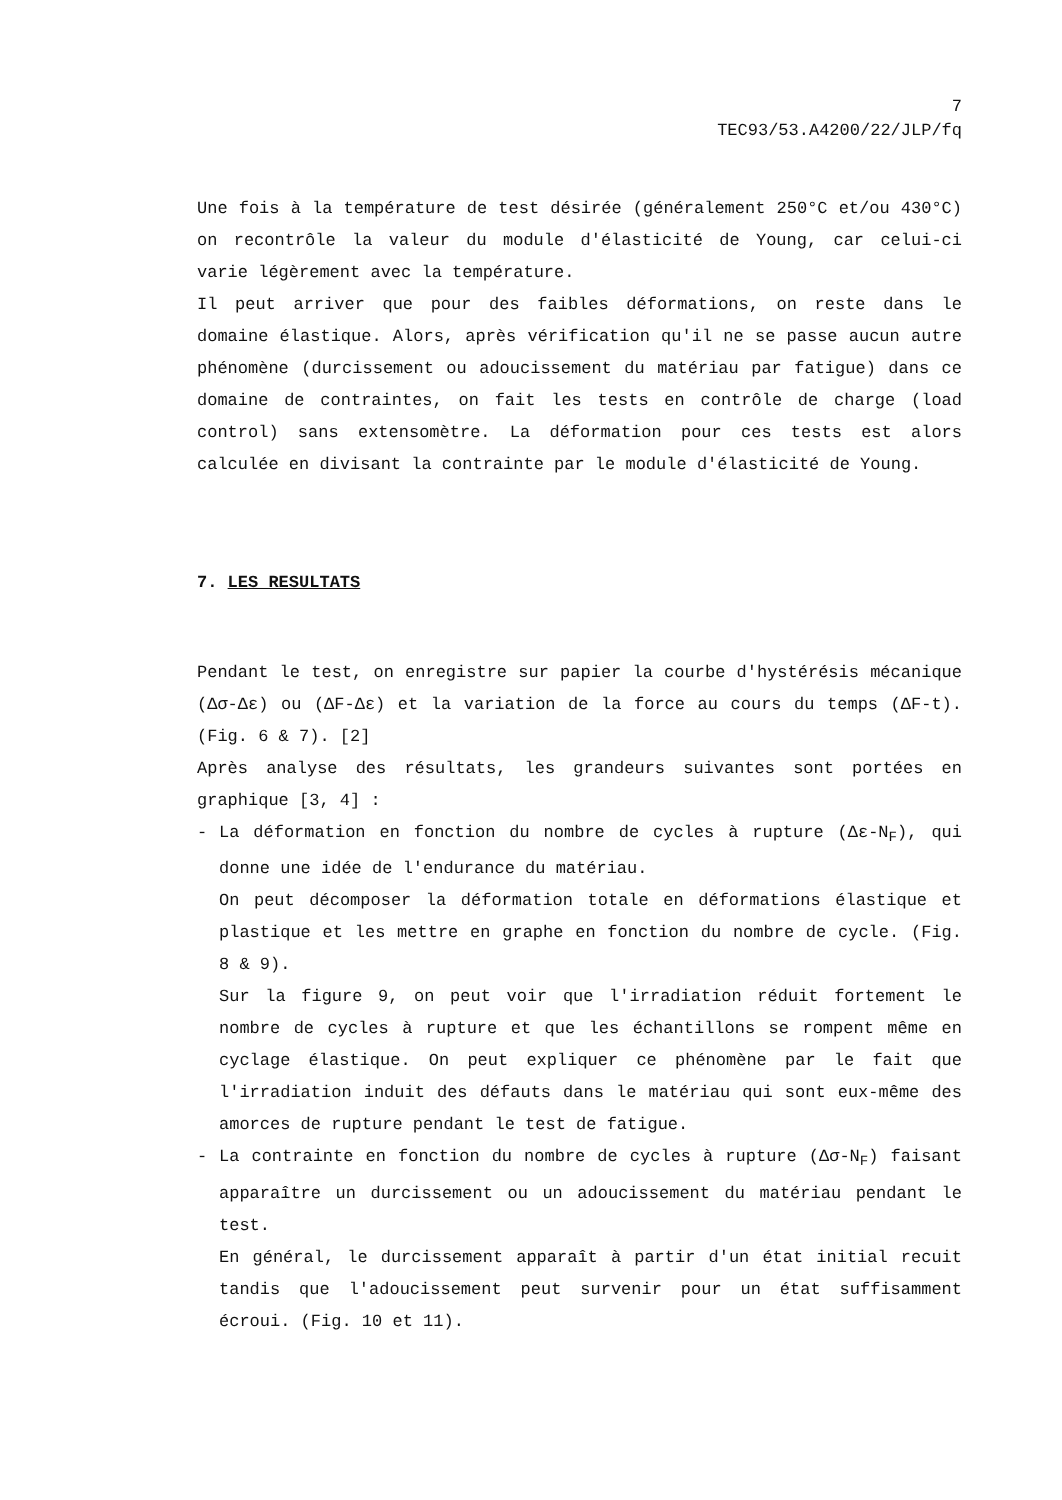7
TEC93/53.A4200/22/JLP/fq
Une fois à la température de test désirée (généralement 250°C et/ou 430°C) on recontrôle la valeur du module d'élasticité de Young, car celui-ci varie légèrement avec la température.
Il peut arriver que pour des faibles déformations, on reste dans le domaine élastique. Alors, après vérification qu'il ne se passe aucun autre phénomène (durcissement ou adoucissement du matériau par fatigue) dans ce domaine de contraintes, on fait les tests en contrôle de charge (load control) sans extensomètre. La déformation pour ces tests est alors calculée en divisant la contrainte par le module d'élasticité de Young.
7. LES RESULTATS
Pendant le test, on enregistre sur papier la courbe d'hystérésis mécanique (Δσ-Δε) ou (ΔF-Δε) et la variation de la force au cours du temps (ΔF-t). (Fig. 6 & 7). [2]
Après analyse des résultats, les grandeurs suivantes sont portées en graphique [3, 4] :
- La déformation en fonction du nombre de cycles à rupture (Δε-N<sub>F</sub>), qui donne une idée de l'endurance du matériau.
On peut décomposer la déformation totale en déformations élastique et plastique et les mettre en graphe en fonction du nombre de cycle. (Fig. 8 & 9).
Sur la figure 9, on peut voir que l'irradiation réduit fortement le nombre de cycles à rupture et que les échantillons se rompent même en cyclage élastique. On peut expliquer ce phénomène par le fait que l'irradiation induit des défauts dans le matériau qui sont eux-même des amorces de rupture pendant le test de fatigue.
- La contrainte en fonction du nombre de cycles à rupture (Δσ-N<sub>F</sub>) faisant apparaître un durcissement ou un adoucissement du matériau pendant le test.
En général, le durcissement apparaît à partir d'un état initial recuit tandis que l'adoucissement peut survenir pour un état suffisamment écroui. (Fig. 10 et 11).